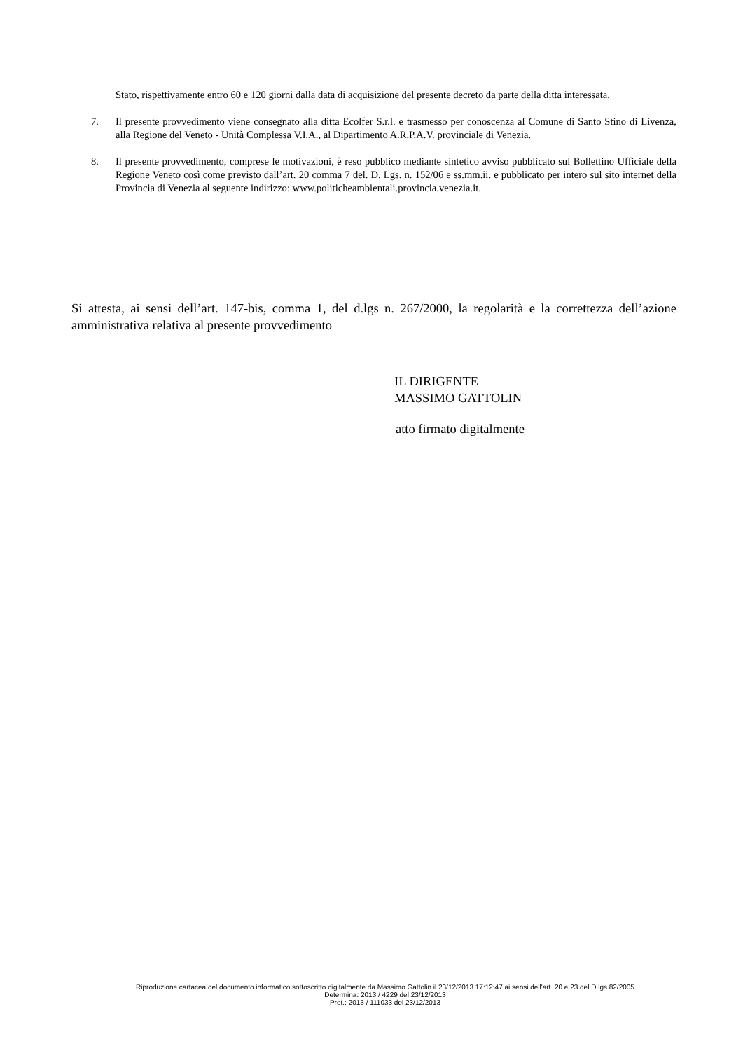Stato, rispettivamente entro 60 e 120 giorni dalla data di acquisizione del presente decreto da parte della ditta interessata.
7. Il presente provvedimento viene consegnato alla ditta Ecolfer S.r.l. e trasmesso per conoscenza al Comune di Santo Stino di Livenza, alla Regione del Veneto - Unità Complessa V.I.A., al Dipartimento A.R.P.A.V. provinciale di Venezia.
8. Il presente provvedimento, comprese le motivazioni, è reso pubblico mediante sintetico avviso pubblicato sul Bollettino Ufficiale della Regione Veneto così come previsto dall’art. 20 comma 7 del. D. Lgs. n. 152/06 e ss.mm.ii. e pubblicato per intero sul sito internet della Provincia di Venezia al seguente indirizzo: www.politicheambientali.provincia.venezia.it.
Si attesta, ai sensi dell’art. 147-bis, comma 1, del d.lgs n. 267/2000, la regolarità e la correttezza dell’azione amministrativa relativa al presente provvedimento
IL DIRIGENTE
MASSIMO GATTOLIN
atto firmato digitalmente
Riproduzione cartacea del documento informatico sottoscritto digitalmente da Massimo Gattolin il 23/12/2013 17:12:47 ai sensi dell'art. 20 e 23 del D.lgs 82/2005
Determina: 2013 / 4229 del 23/12/2013
Prot.: 2013 / 111033 del 23/12/2013